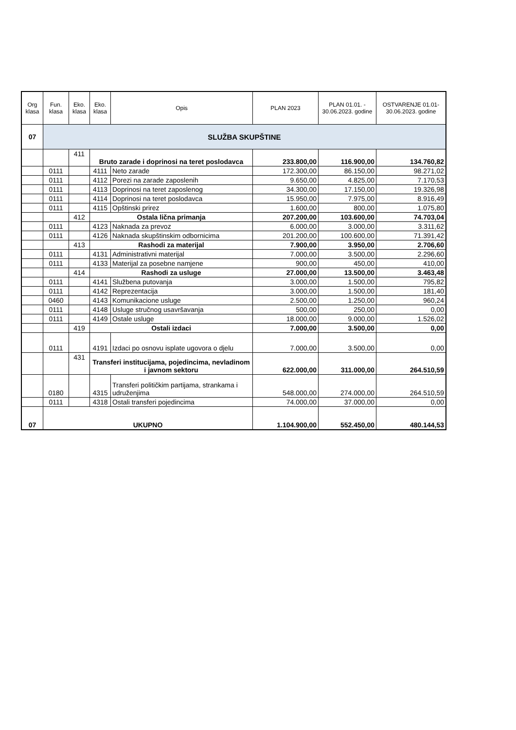| Org klasa | Fun. klasa | Eko. klasa | Eko. klasa | Opis | PLAN 2023 | PLAN 01.01. - 30.06.2023. godine | OSTVARENJE 01.01-30.06.2023. godine |
| --- | --- | --- | --- | --- | --- | --- | --- |
| 07 | SLUŽBA SKUPŠTINE | | | | | | |
| | | 411 | Bruto zarade i doprinosi na teret poslodavca | | 233.800,00 | 116.900,00 | 134.760,82 |
| | 0111 | | 4111 | Neto zarade | 172.300,00 | 86.150,00 | 98.271,02 |
| | 0111 | | 4112 | Porezi na zarade zaposlenih | 9.650,00 | 4.825,00 | 7.170,53 |
| | 0111 | | 4113 | Doprinosi na teret zaposlenog | 34.300,00 | 17.150,00 | 19.326,98 |
| | 0111 | | 4114 | Doprinosi na teret poslodavca | 15.950,00 | 7.975,00 | 8.916,49 |
| | 0111 | | 4115 | Opštinski prirez | 1.600,00 | 800,00 | 1.075,80 |
| | | 412 | Ostala lična primanja | | 207.200,00 | 103.600,00 | 74.703,04 |
| | 0111 | | 4123 | Naknada za prevoz | 6.000,00 | 3.000,00 | 3.311,62 |
| | 0111 | | 4126 | Naknada skupštinskim odbornicima | 201.200,00 | 100.600,00 | 71.391,42 |
| | | 413 | Rashodi za materijal | | 7.900,00 | 3.950,00 | 2.706,60 |
| | 0111 | | 4131 | Administrativni materijal | 7.000,00 | 3.500,00 | 2.296,60 |
| | 0111 | | 4133 | Materijal za posebne namjene | 900,00 | 450,00 | 410,00 |
| | | 414 | Rashodi za usluge | | 27.000,00 | 13.500,00 | 3.463,48 |
| | 0111 | | 4141 | Službena putovanja | 3.000,00 | 1.500,00 | 795,82 |
| | 0111 | | 4142 | Reprezentacija | 3.000,00 | 1.500,00 | 181,40 |
| | 0460 | | 4143 | Komunikacione usluge | 2.500,00 | 1.250,00 | 960,24 |
| | 0111 | | 4148 | Usluge stručnog usavršavanja | 500,00 | 250,00 | 0,00 |
| | 0111 | | 4149 | Ostale usluge | 18.000,00 | 9.000,00 | 1.526,02 |
| | | 419 | Ostali izdaci | | 7.000,00 | 3.500,00 | 0,00 |
| | 0111 | | 4191 | Izdaci po osnovu isplate ugovora o djelu | 7.000,00 | 3.500,00 | 0,00 |
| | | 431 | Transferi institucijama, pojedincima, nevladinom i javnom sektoru | | 622.000,00 | 311.000,00 | 264.510,59 |
| | 0180 | | 4315 | Transferi političkim partijama, strankama i udruženjima | 548.000,00 | 274.000,00 | 264.510,59 |
| | 0111 | | 4318 | Ostali transferi pojedincima | 74.000,00 | 37.000,00 | 0,00 |
| 07 | UKUPNO | | | | 1.104.900,00 | 552.450,00 | 480.144,53 |